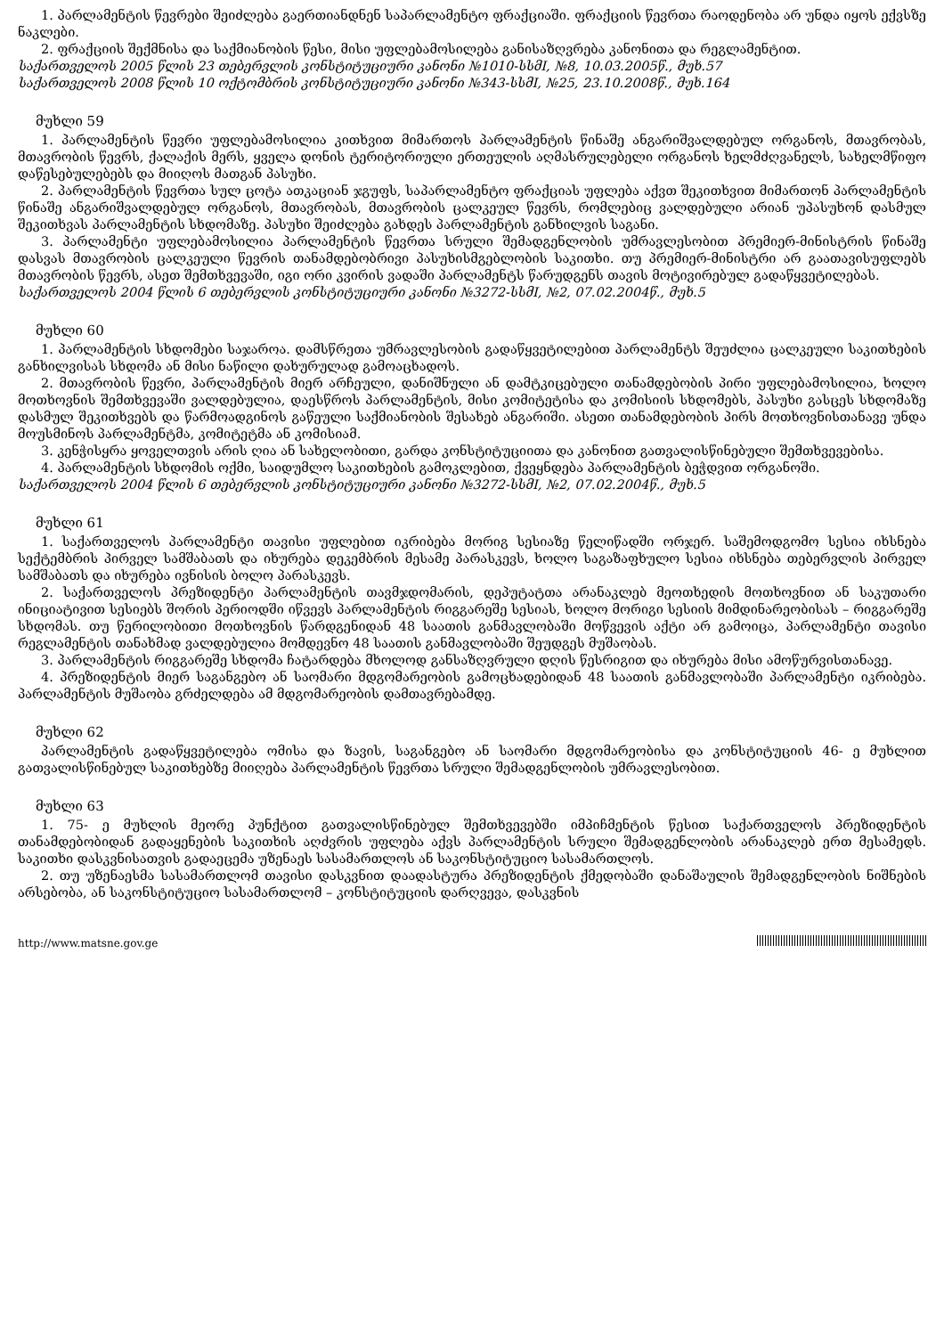1. პარლამენტის წევრები შეიძლება გაერთიანდნენ საპარლამენტო ფრაქციაში. ფრაქციის წევრთა რაოდენობა არ უნდა იყოს ექვსზე ნაკლები.
2. ფრაქციის შექმნისა და საქმიანობის წესი, მისი უფლებამოსილება განისაზღვრება კანონითა და რეგლამენტით.
საქართველოს 2005 წლის 23 თებერვლის კონსტიტუციური კანონი №1010-სსმI, №8, 10.03.2005წ., მუხ.57
საქართველოს 2008 წლის 10 ოქტომბრის კონსტიტუციური კანონი №343-სსმI, №25, 23.10.2008წ., მუხ.164
მუხლი 59
1. პარლამენტის წევრი უფლებამოსილია კითხვით მიმართოს პარლამენტის წინაშე ანგარიშვალდებულ ორგანოს, მთავრობას, მთავრობის წევრს, ქალაქის მერს, ყველა დონის ტერიტორიული ერთეულის აღმასრულებელი ორგანოს ხელმძღვანელს, სახელმწიფო დაწესებულებებს და მიიღოს მათგან პასუხი.
2. პარლამენტის წევრთა სულ ცოტა ათკაციან ჯგუფს, საპარლამენტო ფრაქციას უფლება აქვთ შეკითხვით მიმართონ პარლამენტის წინაშე ანგარიშვალდებულ ორგანოს, მთავრობას, მთავრობის ცალკეულ წევრს, რომლებიც ვალდებული არიან უპასუხონ დასმულ შეკითხვას პარლამენტის სხდომაზე. პასუხი შეიძლება გახდეს პარლამენტის განხილვის საგანი.
3. პარლამენტი უფლებამოსილია პარლამენტის წევრთა სრული შემადგენლობის უმრავლესობით პრემიერ-მინისტრის წინაშე დასვას მთავრობის ცალკეული წევრის თანამდებობრივი პასუხისმგებლობის საკითხი. თუ პრემიერ-მინისტრი არ გაათავისუფლებს მთავრობის წევრს, ასეთ შემთხვევაში, იგი ორი კვირის ვადაში პარლამენტს წარუდგენს თავის მოტივირებულ გადაწყვეტილებას.
საქართველოს 2004 წლის 6 თებერვლის კონსტიტუციური კანონი №3272-სსმI, №2, 07.02.2004წ., მუხ.5
მუხლი 60
1. პარლამენტის სხდომები საჯაროა. დამსწრეთა უმრავლესობის გადაწყვეტილებით პარლამენტს შეუძლია ცალკეული საკითხების განხილვისას სხდომა ან მისი ნაწილი დახურულად გამოაცხადოს.
2. მთავრობის წევრი, პარლამენტის მიერ არჩეული, დანიშნული ან დამტკიცებული თანამდებობის პირი უფლებამოსილია, ხოლო მოთხოვნის შემთხვევაში ვალდებულია, დაესწროს პარლამენტის, მისი კომიტეტისა და კომისიის სხდომებს, პასუხი გასცეს სხდომაზე დასმულ შეკითხვებს და წარმოადგინოს გაწეული საქმიანობის შესახებ ანგარიში. ასეთი თანამდებობის პირს მოთხოვნისთანავე უნდა მოუსმინოს პარლამენტმა, კომიტეტმა ან კომისიამ.
3. კენჭისყრა ყოველთვის არის ღია ან სახელობითი, გარდა კონსტიტუციითა და კანონით გათვალისწინებული შემთხვევებისა.
4. პარლამენტის სხდომის ოქმი, საიდუმლო საკითხების გამოკლებით, ქვეყნდება პარლამენტის ბეჭდვით ორგანოში.
საქართველოს 2004 წლის 6 თებერვლის კონსტიტუციური კანონი №3272-სსმI, №2, 07.02.2004წ., მუხ.5
მუხლი 61
1. საქართველოს პარლამენტი თავისი უფლებით იკრიბება მორიგ სესიაზე წელიწადში ორჯერ. საშემოდგომო სესია იხსნება სექტემბრის პირველ სამშაბათს და იხურება დეკემბრის მესამე პარასკევს, ხოლო საგაზაფხულო სესია იხსნება თებერვლის პირველ სამშაბათს და იხურება ივნისის ბოლო პარასკევს.
2. საქართველოს პრეზიდენტი პარლამენტის თავმჯდომარის, დეპუტატთა არანაკლებ მეოთხედის მოთხოვნით ან საკუთარი ინიციატივით სესიებს შორის პერიოდში იწვევს პარლამენტის რიგგარეშე სესიას, ხოლო მორიგი სესიის მიმდინარეობისას – რიგგარეშე სხდომას. თუ წერილობითი მოთხოვნის წარდგენიდან 48 საათის განმავლობაში მოწვევის აქტი არ გამოიცა, პარლამენტი თავისი რეგლამენტის თანახმად ვალდებულია მომდევნო 48 საათის განმავლობაში შეუდგეს მუშაობას.
3. პარლამენტის რიგგარეშე სხდომა ჩატარდება მხოლოდ განსაზღვრული დღის წესრიგით და იხურება მისი ამოწურვისთანავე.
4. პრეზიდენტის მიერ საგანგებო ან საომარი მდგომარეობის გამოცხადებიდან 48 საათის განმავლობაში პარლამენტი იკრიბება. პარლამენტის მუშაობა გრძელდება ამ მდგომარეობის დამთავრებამდე.
მუხლი 62
პარლამენტის გადაწყვეტილება ომისა და ზავის, საგანგებო ან საომარი მდგომარეობისა და კონსტიტუციის 46- ე მუხლით გათვალისწინებულ საკითხებზე მიიღება პარლამენტის წევრთა სრული შემადგენლობის უმრავლესობით.
მუხლი 63
1. 75- ე მუხლის მეორე პუნქტით გათვალისწინებულ შემთხვევებში იმპიჩმენტის წესით საქართველოს პრეზიდენტის თანამდებობიდან გადაყენების საკითხის აღძვრის უფლება აქვს პარლამენტის სრული შემადგენლობის არანაკლებ ერთ მესამედს. საკითხი დასკვნისათვის გადაეცემა უზენაეს სასამართლოს ან საკონსტიტუციო სასამართლოს.
2. თუ უზენაესმა სასამართლომ თავისი დასკვნით დაადასტურა პრეზიდენტის ქმედობაში დანაშაულის შემადგენლობის ნიშნების არსებობა, ან საკონსტიტუციო სასამართლომ – კონსტიტუციის დარღვევა, დასკვნის
http://www.matsne.gov.ge